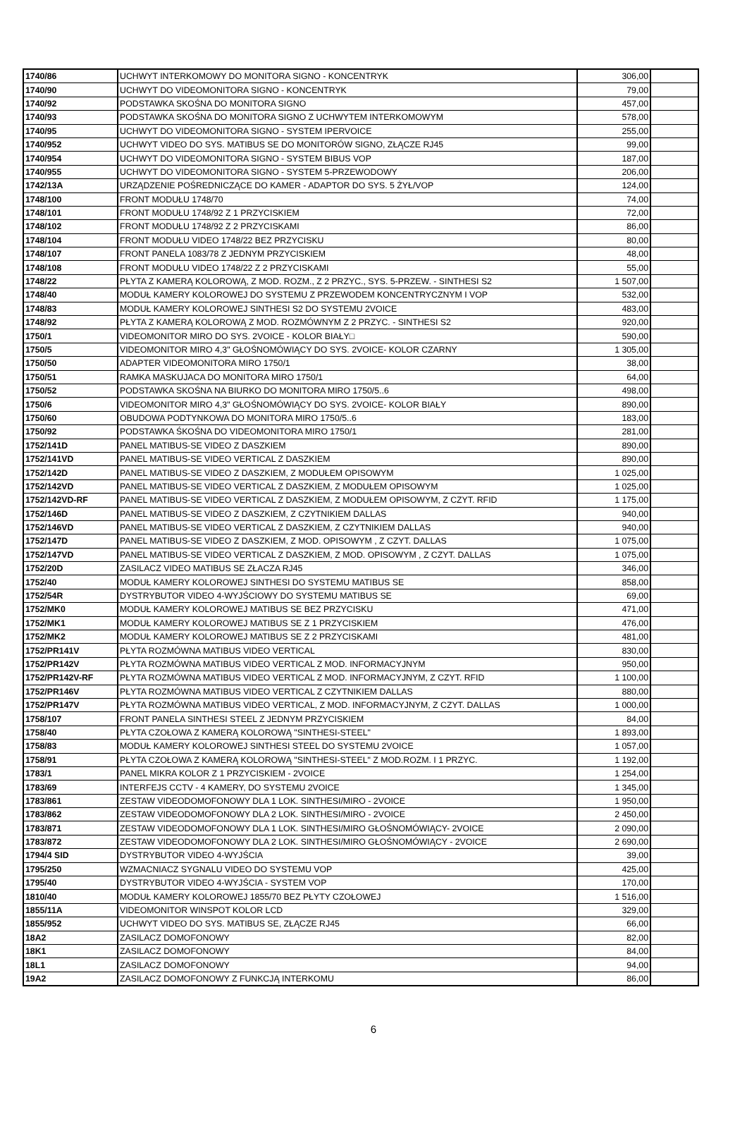| 1740/86 | UCHWYT INTERKOMOWY DO MONITORA SIGNO - KONCENTRYK | 306,00 | |
| 1740/90 | UCHWYT DO VIDEOMONITORA SIGNO - KONCENTRYK | 79,00 | |
| 1740/92 | PODSTAWKA SKOŚNA DO MONITORA SIGNO | 457,00 | |
| 1740/93 | PODSTAWKA SKOŚNA DO MONITORA SIGNO Z UCHWYTEM INTERKOMOWYM | 578,00 | |
| 1740/95 | UCHWYT DO VIDEOMONITORA SIGNO - SYSTEM IPERVOICE | 255,00 | |
| 1740/952 | UCHWYT VIDEO DO SYS. MATIBUS SE DO MONITORÓW SIGNO, ZŁĄCZE RJ45 | 99,00 | |
| 1740/954 | UCHWYT DO VIDEOMONITORA SIGNO - SYSTEM BIBUS VOP | 187,00 | |
| 1740/955 | UCHWYT DO VIDEOMONITORA SIGNO - SYSTEM 5-PRZEWODOWY | 206,00 | |
| 1742/13A | URZĄDZENIE POŚREDNICZĄCE DO KAMER - ADAPTOR DO SYS. 5 ŻYŁ/VOP | 124,00 | |
| 1748/100 | FRONT MODUŁU 1748/70 | 74,00 | |
| 1748/101 | FRONT MODUŁU 1748/92 Z 1 PRZYCISKIEM | 72,00 | |
| 1748/102 | FRONT MODUŁU 1748/92 Z 2 PRZYCISKAMI | 86,00 | |
| 1748/104 | FRONT MODUŁU VIDEO 1748/22 BEZ PRZYCISKU | 80,00 | |
| 1748/107 | FRONT PANELA 1083/78 Z JEDNYM PRZYCISKIEM | 48,00 | |
| 1748/108 | FRONT MODUŁU VIDEO 1748/22 Z 2 PRZYCISKAMI | 55,00 | |
| 1748/22 | PŁYTA Z KAMERĄ KOLOROWĄ, Z MOD. ROZM., Z 2 PRZYC., SYS. 5-PRZEW. - SINTHESI S2 | 1 507,00 | |
| 1748/40 | MODUŁ KAMERY KOLOROWEJ DO SYSTEMU Z PRZEWODEM KONCENTRYCZNYM I VOP | 532,00 | |
| 1748/83 | MODUŁ KAMERY KOLOROWEJ SINTHESI S2 DO SYSTEMU 2VOICE | 483,00 | |
| 1748/92 | PŁYTA Z KAMERĄ KOLOROWĄ Z MOD. ROZMÓWNYM Z 2 PRZYC. - SINTHESI S2 | 920,00 | |
| 1750/1 | VIDEOMONITOR MIRO DO SYS. 2VOICE - KOLOR BIAŁY□ | 590,00 | |
| 1750/5 | VIDEOMONITOR MIRO 4,3" GŁOŚNOMÓWIĄCY DO SYS. 2VOICE- KOLOR CZARNY | 1 305,00 | |
| 1750/50 | ADAPTER VIDEOMONITORA MIRO 1750/1 | 38,00 | |
| 1750/51 | RAMKA MASKUJACA DO MONITORA MIRO 1750/1 | 64,00 | |
| 1750/52 | PODSTAWKA SKOŚNA NA BIURKO DO MONITORA MIRO 1750/5..6 | 498,00 | |
| 1750/6 | VIDEOMONITOR MIRO 4,3" GŁOŚNOMÓWIĄCY DO SYS. 2VOICE- KOLOR BIAŁY | 890,00 | |
| 1750/60 | OBUDOWA PODTYNKOWA DO MONITORA MIRO 1750/5..6 | 183,00 | |
| 1750/92 | PODSTAWKA ŚKOŚNA DO VIDEOMONITORA MIRO 1750/1 | 281,00 | |
| 1752/141D | PANEL MATIBUS-SE VIDEO Z DASZKIEM | 890,00 | |
| 1752/141VD | PANEL MATIBUS-SE VIDEO VERTICAL Z DASZKIEM | 890,00 | |
| 1752/142D | PANEL MATIBUS-SE VIDEO Z DASZKIEM, Z MODUŁEM OPISOWYM | 1 025,00 | |
| 1752/142VD | PANEL MATIBUS-SE VIDEO VERTICAL Z DASZKIEM, Z MODUŁEM OPISOWYM | 1 025,00 | |
| 1752/142VD-RF | PANEL MATIBUS-SE VIDEO VERTICAL Z DASZKIEM, Z MODUŁEM OPISOWYM, Z CZYT. RFID | 1 175,00 | |
| 1752/146D | PANEL MATIBUS-SE VIDEO Z DASZKIEM, Z CZYTNIKIEM DALLAS | 940,00 | |
| 1752/146VD | PANEL MATIBUS-SE VIDEO VERTICAL Z DASZKIEM, Z CZYTNIKIEM DALLAS | 940,00 | |
| 1752/147D | PANEL MATIBUS-SE VIDEO Z DASZKIEM, Z MOD. OPISOWYM , Z CZYT. DALLAS | 1 075,00 | |
| 1752/147VD | PANEL MATIBUS-SE VIDEO VERTICAL Z DASZKIEM, Z MOD. OPISOWYM , Z CZYT. DALLAS | 1 075,00 | |
| 1752/20D | ZASILACZ VIDEO MATIBUS SE ZŁACZA RJ45 | 346,00 | |
| 1752/40 | MODUŁ KAMERY KOLOROWEJ SINTHESI DO SYSTEMU MATIBUS SE | 858,00 | |
| 1752/54R | DYSTRYBUTOR VIDEO 4-WYJŚCIOWY DO SYSTEMU MATIBUS SE | 69,00 | |
| 1752/MK0 | MODUŁ KAMERY KOLOROWEJ MATIBUS SE BEZ PRZYCISKU | 471,00 | |
| 1752/MK1 | MODUŁ KAMERY KOLOROWEJ MATIBUS SE Z 1 PRZYCISKIEM | 476,00 | |
| 1752/MK2 | MODUŁ KAMERY KOLOROWEJ MATIBUS SE Z 2 PRZYCISKAMI | 481,00 | |
| 1752/PR141V | PŁYTA ROZMÓWNA MATIBUS VIDEO VERTICAL | 830,00 | |
| 1752/PR142V | PŁYTA ROZMÓWNA MATIBUS VIDEO VERTICAL Z MOD. INFORMACYJNYM | 950,00 | |
| 1752/PR142V-RF | PŁYTA ROZMÓWNA MATIBUS VIDEO VERTICAL Z MOD. INFORMACYJNYM, Z CZYT. RFID | 1 100,00 | |
| 1752/PR146V | PŁYTA ROZMÓWNA MATIBUS VIDEO VERTICAL Z CZYTNIKIEM DALLAS | 880,00 | |
| 1752/PR147V | PŁYTA ROZMÓWNA MATIBUS VIDEO VERTICAL, Z MOD. INFORMACYJNYM, Z CZYT. DALLAS | 1 000,00 | |
| 1758/107 | FRONT PANELA SINTHESI STEEL Z JEDNYM PRZYCISKIEM | 84,00 | |
| 1758/40 | PŁYTA CZOŁOWA Z KAMERĄ KOLOROWĄ "SINTHESI-STEEL" | 1 893,00 | |
| 1758/83 | MODUŁ KAMERY KOLOROWEJ SINTHESI STEEL DO SYSTEMU 2VOICE | 1 057,00 | |
| 1758/91 | PŁYTA CZOŁOWA Z KAMERĄ KOLOROWĄ "SINTHESI-STEEL" Z MOD.ROZM. I 1 PRZYC. | 1 192,00 | |
| 1783/1 | PANEL MIKRA KOLOR Z 1 PRZYCISKIEM - 2VOICE | 1 254,00 | |
| 1783/69 | INTERFEJS CCTV - 4 KAMERY, DO SYSTEMU 2VOICE | 1 345,00 | |
| 1783/861 | ZESTAW VIDEODOMOFONOWY DLA 1 LOK. SINTHESI/MIRO - 2VOICE | 1 950,00 | |
| 1783/862 | ZESTAW VIDEODOMOFONOWY DLA 2 LOK. SINTHESI/MIRO - 2VOICE | 2 450,00 | |
| 1783/871 | ZESTAW VIDEODOMOFONOWY DLA 1 LOK. SINTHESI/MIRO GŁOŚNOMÓWIĄCY- 2VOICE | 2 090,00 | |
| 1783/872 | ZESTAW VIDEODOMOFONOWY DLA 2 LOK. SINTHESI/MIRO GŁOŚNOMÓWIĄCY - 2VOICE | 2 690,00 | |
| 1794/4 SID | DYSTRYBUTOR VIDEO 4-WYJŚCIA | 39,00 | |
| 1795/250 | WZMACNIACZ SYGNALU VIDEO DO SYSTEMU VOP | 425,00 | |
| 1795/40 | DYSTRYBUTOR VIDEO 4-WYJŚCIA - SYSTEM VOP | 170,00 | |
| 1810/40 | MODUŁ KAMERY KOLOROWEJ 1855/70 BEZ PŁYTY CZOŁOWEJ | 1 516,00 | |
| 1855/11A | VIDEOMONITOR WINSPOT KOLOR LCD | 329,00 | |
| 1855/952 | UCHWYT VIDEO DO SYS. MATIBUS SE, ZŁĄCZE RJ45 | 66,00 | |
| 18A2 | ZASILACZ DOMOFONOWY | 82,00 | |
| 18K1 | ZASILACZ DOMOFONOWY | 84,00 | |
| 18L1 | ZASILACZ DOMOFONOWY | 94,00 | |
| 19A2 | ZASILACZ DOMOFONOWY Z FUNKCJĄ INTERKOMU | 86,00 | |
6